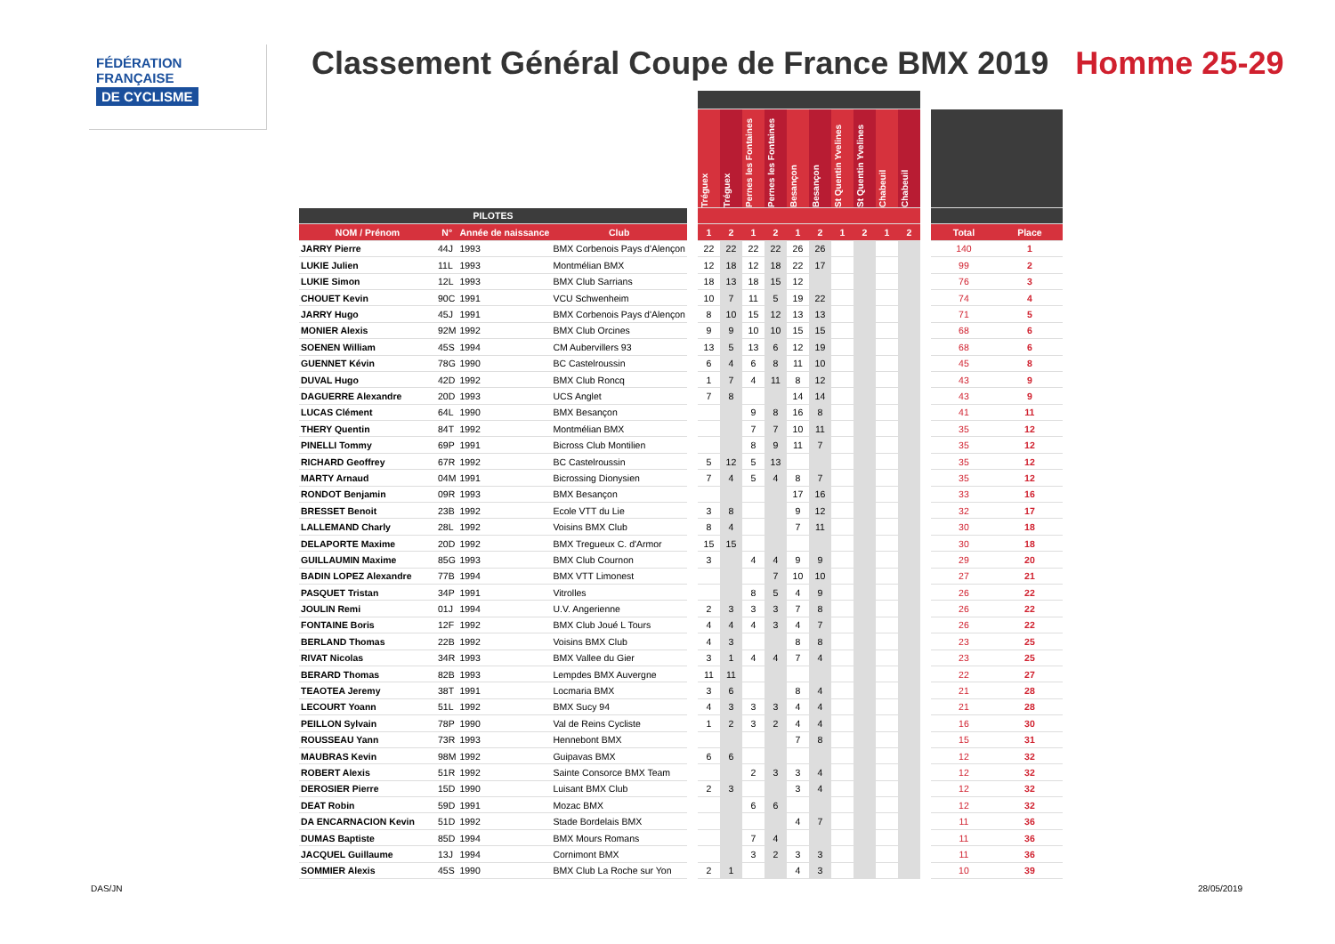FÉDÉRATION
FRANÇAISE
DE CYCLISME
Classement Général Coupe de France BMX 2019 Homme 25-29
| | | | | | Tréguex | Tréguex | Pernes les Fontaines | Pernes les Fontaines | Besançon | Besançon | St Quentin Yvelines | St Quentin Yvelines | Chabeuil | Chabeuil | | | |
| --- | --- | --- | --- | --- | --- | --- | --- | --- | --- | --- | --- | --- | --- | --- | --- | --- | --- |
| PILOTES | | | | | | | | | | | | | | | | | |
| NOM / Prénom | N° | Année de naissance | Club | | 1 | 2 | 1 | 2 | 1 | 2 | 1 | 2 | 1 | 2 | | Total | Place |
| JARRY Pierre | 44J | 1993 | BMX Corbenois Pays d'Alençon | | 22 | 22 | 22 | 22 | 26 | 26 | | | | | | 140 | 1 |
| LUKIE Julien | 11L | 1993 | Montmélian BMX | | 12 | 18 | 12 | 18 | 22 | 17 | | | | | | 99 | 2 |
| LUKIE Simon | 12L | 1993 | BMX Club Sarrians | | 18 | 13 | 18 | 15 | 12 | | | | | | | 76 | 3 |
| CHOUET Kevin | 90C | 1991 | VCU Schwenheim | | 10 | 7 | 11 | 5 | 19 | 22 | | | | | | 74 | 4 |
| JARRY Hugo | 45J | 1991 | BMX Corbenois Pays d'Alençon | | 8 | 10 | 15 | 12 | 13 | 13 | | | | | | 71 | 5 |
| MONIER Alexis | 92M | 1992 | BMX Club Orcines | | 9 | 9 | 10 | 10 | 15 | 15 | | | | | | 68 | 6 |
| SOENEN William | 45S | 1994 | CM Aubervillers 93 | | 13 | 5 | 13 | 6 | 12 | 19 | | | | | | 68 | 6 |
| GUENNET Kévin | 78G | 1990 | BC Castelroussin | | 6 | 4 | 6 | 8 | 11 | 10 | | | | | | 45 | 8 |
| DUVAL Hugo | 42D | 1992 | BMX Club Roncq | | 1 | 7 | 4 | 11 | 8 | 12 | | | | | | 43 | 9 |
| DAGUERRE Alexandre | 20D | 1993 | UCS Anglet | | 7 | 8 | | | 14 | 14 | | | | | | 43 | 9 |
| LUCAS Clément | 64L | 1990 | BMX Besançon | | | | 9 | 8 | 16 | 8 | | | | | | 41 | 11 |
| THERY Quentin | 84T | 1992 | Montmélian BMX | | | | 7 | 7 | 10 | 11 | | | | | | 35 | 12 |
| PINELLI Tommy | 69P | 1991 | Bicross Club Montilien | | | | 8 | 9 | 11 | 7 | | | | | | 35 | 12 |
| RICHARD Geoffrey | 67R | 1992 | BC Castelroussin | | 5 | 12 | 5 | 13 | | | | | | | | 35 | 12 |
| MARTY Arnaud | 04M | 1991 | Bicrossing Dionysien | | 7 | 4 | 5 | 4 | 8 | 7 | | | | | | 35 | 12 |
| RONDOT Benjamin | 09R | 1993 | BMX Besançon | | | | | | 17 | 16 | | | | | | 33 | 16 |
| BRESSET Benoit | 23B | 1992 | Ecole VTT du Lie | | 3 | 8 | | | 9 | 12 | | | | | | 32 | 17 |
| LALLEMAND Charly | 28L | 1992 | Voisins BMX Club | | 8 | 4 | | | 7 | 11 | | | | | | 30 | 18 |
| DELAPORTE Maxime | 20D | 1992 | BMX Tregueux C. d'Armor | | 15 | 15 | | | | | | | | | | 30 | 18 |
| GUILLAUMIN Maxime | 85G | 1993 | BMX Club Cournon | | 3 | | 4 | 4 | 9 | 9 | | | | | | 29 | 20 |
| BADIN LOPEZ Alexandre | 77B | 1994 | BMX VTT Limonest | | | | | 7 | 10 | 10 | | | | | | 27 | 21 |
| PASQUET Tristan | 34P | 1991 | Vitrolles | | | | 8 | 5 | 4 | 9 | | | | | | 26 | 22 |
| JOULIN Remi | 01J | 1994 | U.V. Angerienne | | 2 | 3 | 3 | 3 | 7 | 8 | | | | | | 26 | 22 |
| FONTAINE Boris | 12F | 1992 | BMX Club Joué L Tours | | 4 | 4 | 4 | 3 | 4 | 7 | | | | | | 26 | 22 |
| BERLAND Thomas | 22B | 1992 | Voisins BMX Club | | 4 | 3 | | | 8 | 8 | | | | | | 23 | 25 |
| RIVAT Nicolas | 34R | 1993 | BMX Vallee du Gier | | 3 | 1 | 4 | 4 | 7 | 4 | | | | | | 23 | 25 |
| BERARD Thomas | 82B | 1993 | Lempdes BMX Auvergne | | 11 | 11 | | | | | | | | | | 22 | 27 |
| TEAOTEA Jeremy | 38T | 1991 | Locmaria BMX | | 3 | 6 | | | 8 | 4 | | | | | | 21 | 28 |
| LECOURT Yoann | 51L | 1992 | BMX Sucy 94 | | 4 | 3 | 3 | 3 | 4 | 4 | | | | | | 21 | 28 |
| PEILLON Sylvain | 78P | 1990 | Val de Reins Cycliste | | 1 | 2 | 3 | 2 | 4 | 4 | | | | | | 16 | 30 |
| ROUSSEAU Yann | 73R | 1993 | Hennebont BMX | | | | | | 7 | 8 | | | | | | 15 | 31 |
| MAUBRAS Kevin | 98M | 1992 | Guipavas BMX | | 6 | 6 | | | | | | | | | | 12 | 32 |
| ROBERT Alexis | 51R | 1992 | Sainte Consorce BMX Team | | | | 2 | 3 | 3 | 4 | | | | | | 12 | 32 |
| DEROSIER Pierre | 15D | 1990 | Luisant BMX Club | | 2 | 3 | | | 3 | 4 | | | | | | 12 | 32 |
| DEAT Robin | 59D | 1991 | Mozac BMX | | | | 6 | 6 | | | | | | | | 12 | 32 |
| DA ENCARNACION Kevin | 51D | 1992 | Stade Bordelais BMX | | | | | | 4 | 7 | | | | | | 11 | 36 |
| DUMAS Baptiste | 85D | 1994 | BMX Mours Romans | | | | 7 | 4 | | | | | | | | 11 | 36 |
| JACQUEL Guillaume | 13J | 1994 | Cornimont BMX | | | | 3 | 2 | 3 | 3 | | | | | | 11 | 36 |
| SOMMIER Alexis | 45S | 1990 | BMX Club La Roche sur Yon | | 2 | 1 | | | 4 | 3 | | | | | | 10 | 39 |
DAS/JN 28/05/2019